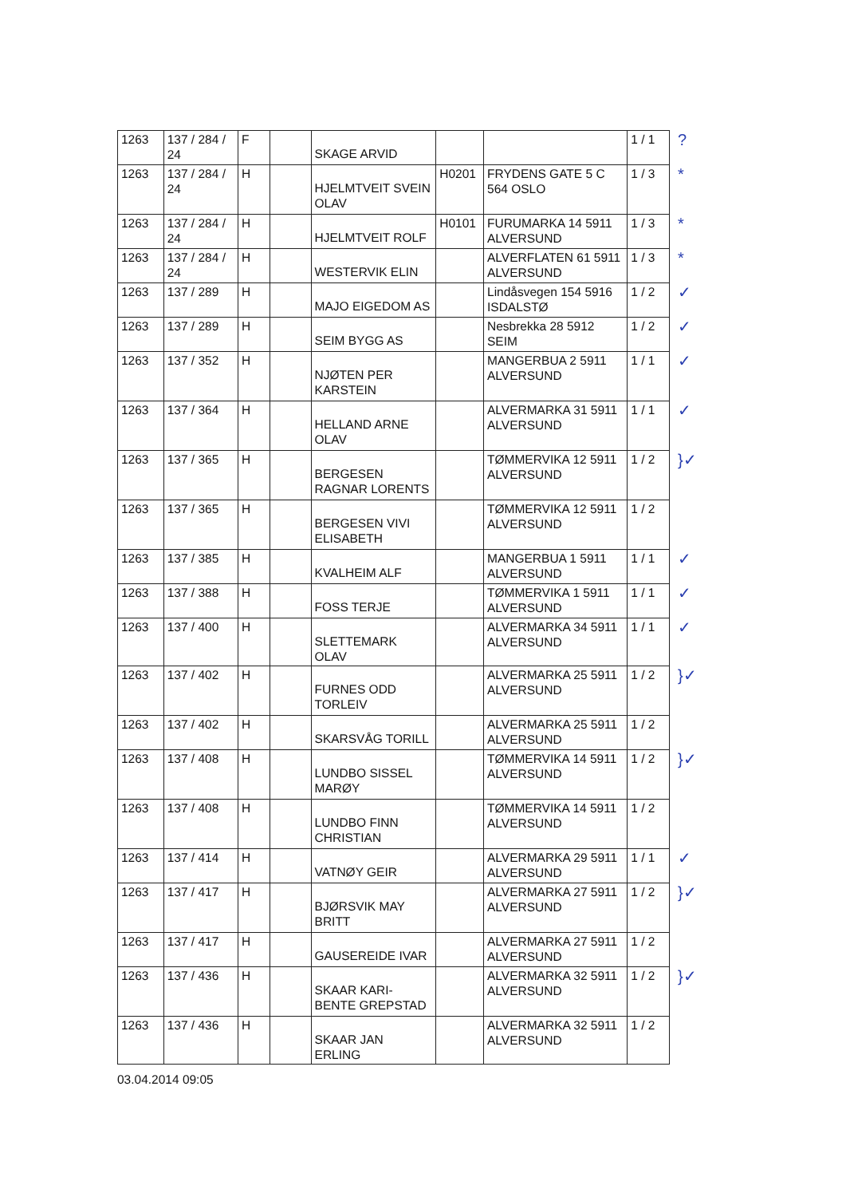| 1263 | 137 / 284 / 24 | F | | SKAGE ARVID | | | 1 / 1 | ? |
| 1263 | 137 / 284 / 24 | H | | HJELMTVEIT SVEIN OLAV | H0201 | FRYDENS GATE 5 C 564 OSLO | 1 / 3 | * |
| 1263 | 137 / 284 / 24 | H | | HJELMTVEIT ROLF | H0101 | FURUMARKA 14 5911 ALVERSUND | 1 / 3 | * |
| 1263 | 137 / 284 / 24 | H | | WESTERVIK ELIN | | ALVERFLATEN 61 5911 ALVERSUND | 1 / 3 | * |
| 1263 | 137 / 289 | H | | MAJO EIGEDOM AS | | Lindåsvegen 154 5916 ISDALSTØ | 1 / 2 | ✓ |
| 1263 | 137 / 289 | H | | SEIM BYGG AS | | Nesbrekka 28 5912 SEIM | 1 / 2 | ✓ |
| 1263 | 137 / 352 | H | | NJØTEN PER KARSTEIN | | MANGERBUA 2 5911 ALVERSUND | 1 / 1 | ✓ |
| 1263 | 137 / 364 | H | | HELLAND ARNE OLAV | | ALVERMARKA 31 5911 ALVERSUND | 1 / 1 | ✓ |
| 1263 | 137 / 365 | H | | BERGESEN RAGNAR LORENTS | | TØMMERVIKA 12 5911 ALVERSUND | 1 / 2 | }✓ |
| 1263 | 137 / 365 | H | | BERGESEN VIVI ELISABETH | | TØMMERVIKA 12 5911 ALVERSUND | 1 / 2 | |
| 1263 | 137 / 385 | H | | KVALHEIM ALF | | MANGERBUA 1 5911 ALVERSUND | 1 / 1 | ✓ |
| 1263 | 137 / 388 | H | | FOSS TERJE | | TØMMERVIKA 1 5911 ALVERSUND | 1 / 1 | ✓ |
| 1263 | 137 / 400 | H | | SLETTEMARK OLAV | | ALVERMARKA 34 5911 ALVERSUND | 1 / 1 | ✓ |
| 1263 | 137 / 402 | H | | FURNES ODD TORLEIV | | ALVERMARKA 25 5911 ALVERSUND | 1 / 2 | }✓ |
| 1263 | 137 / 402 | H | | SKARSVÅG TORILL | | ALVERMARKA 25 5911 ALVERSUND | 1 / 2 | |
| 1263 | 137 / 408 | H | | LUNDBO SISSEL MARØY | | TØMMERVIKA 14 5911 ALVERSUND | 1 / 2 | }✓ |
| 1263 | 137 / 408 | H | | LUNDBO FINN CHRISTIAN | | TØMMERVIKA 14 5911 ALVERSUND | 1 / 2 | |
| 1263 | 137 / 414 | H | | VATNØY GEIR | | ALVERMARKA 29 5911 ALVERSUND | 1 / 1 | ✓ |
| 1263 | 137 / 417 | H | | BJØRSVIK MAY BRITT | | ALVERMARKA 27 5911 ALVERSUND | 1 / 2 | }✓ |
| 1263 | 137 / 417 | H | | GAUSEREIDE IVAR | | ALVERMARKA 27 5911 ALVERSUND | 1 / 2 | |
| 1263 | 137 / 436 | H | | SKAAR KARI-BENTE GREPSTAD | | ALVERMARKA 32 5911 ALVERSUND | 1 / 2 | }✓ |
| 1263 | 137 / 436 | H | | SKAAR JAN ERLING | | ALVERMARKA 32 5911 ALVERSUND | 1 / 2 | |
03.04.2014 09:05